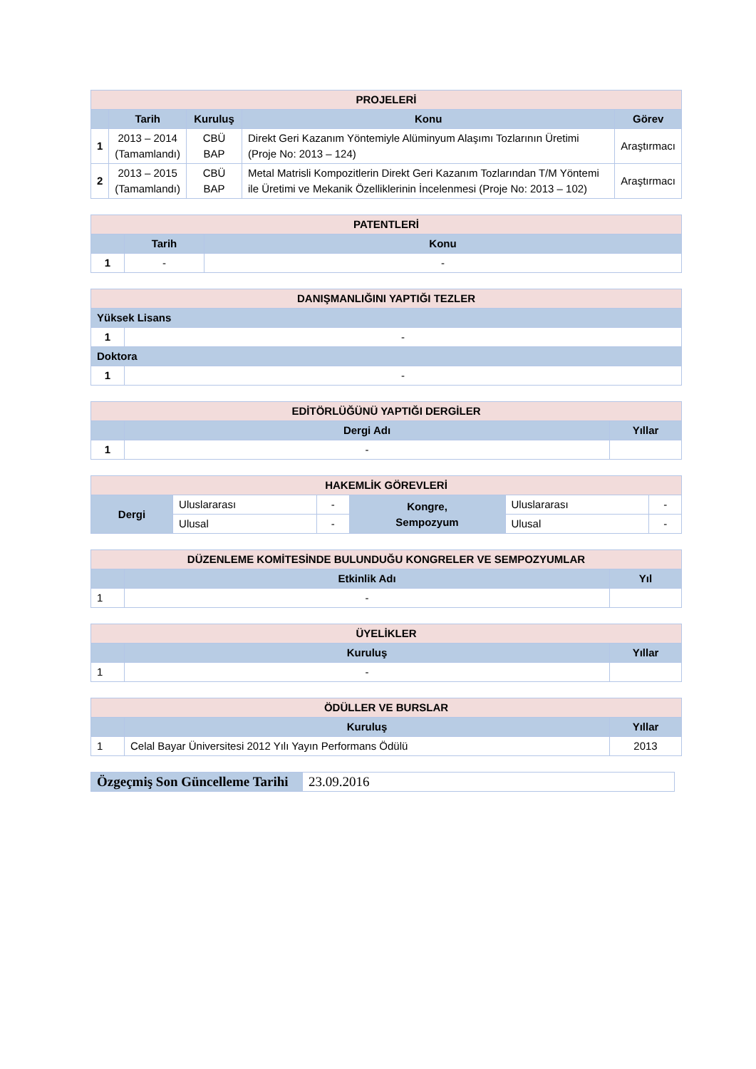| PROJELERİ | | | | |
| | Tarih | Kuruluş | Konu | Görev |
| 1 | 2013 – 2014 (Tamamlandı) | CBÜ BAP | Direkt Geri Kazanım Yöntemiyle Alüminyum Alaşımı Tozlarının Üretimi (Proje No: 2013 – 124) | Araştırmacı |
| 2 | 2013 – 2015 (Tamamlandı) | CBÜ BAP | Metal Matrisli Kompozitlerin Direkt Geri Kazanım Tozlarından T/M Yöntemi ile Üretimi ve Mekanik Özelliklerinin İncelenmesi (Proje No: 2013 – 102) | Araştırmacı |
| PATENTLERİ | | |
| | Tarih | Konu |
| 1 | - | - |
| DANIŞMANLIĞINI YAPTIĞI TEZLER | |
| Yüksek Lisans | |
| 1 | - |
| Doktora | |
| 1 | - |
| EDİTÖRLÜĞÜNÜ YAPTIĞI DERGİLER | | |
| | Dergi Adı | Yıllar |
| 1 | - | |
| HAKEMLİK GÖREVLERİ | | | | | |
| Dergi | Uluslararası | - | Kongre, Sempozyum | Uluslararası | - |
| | Ulusal | - | | Ulusal | - |
| DÜZENLEME KOMİTESİNDE BULUNDUĞU KONGRELER VE SEMPOZYUMLAR | | |
| | Etkinlik Adı | Yıl |
| 1 | - | |
| ÜYELİKLER | | |
| | Kuruluş | Yıllar |
| 1 | - | |
| ÖDÜLLER VE BURSLAR | | |
| | Kuruluş | Yıllar |
| 1 | Celal Bayar Üniversitesi 2012 Yılı Yayın Performans Ödülü | 2013 |
| Özgeçmiş Son Güncelleme Tarihi | 23.09.2016 |